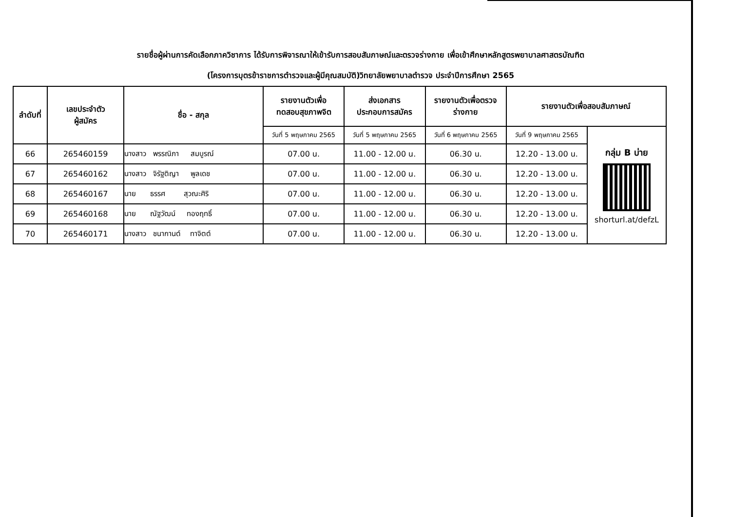รายชื่อผู้ผ่านการคัดเลือกภาควิชาการ ได้รับการพิจารณาให้เข้ารับการสอบสัมภาษณ์และตรวจร่างกาย เพื่อเข้าศึกษาหลักสูตรพยาบาลศาสตรบัณฑิต
(โครงการบุตรข้าราชการตำรวจและผู้มีคุณสมบัติ)วิทยาลัยพยาบาลตำรวจ ประจำปีการศึกษา 2565
| ลำดับที่ | เลขประจำตัว ผู้สมัคร | ชื่อ - สกุล | รายงานตัวเพื่อ ทดสอบสุขภาพจิต | ส่งเอกสาร ประกอบการสมัคร | รายงานตัวเพื่อตรวจ ร่างกาย | รายงานตัวเพื่อสอบสัมภาษณ์ | |
| --- | --- | --- | --- | --- | --- | --- | --- |
| | | | วันที่ 5 พฤษภาคม 2565 | วันที่ 5 พฤษภาคม 2565 | วันที่ 6 พฤษภาคม 2565 | วันที่ 9 พฤษภาคม 2565 | กลุ่ม B บ่าย shorturl.at/defzL |
| 66 | 265460159 | นางสาว พรรณิภา สมบูรณ์ | 07.00 น. | 11.00 - 12.00 น. | 06.30 น. | 12.20 - 13.00 น. | |
| 67 | 265460162 | นางสาว จิรัฐติญา พูลเดช | 07.00 น. | 11.00 - 12.00 น. | 06.30 น. | 12.20 - 13.00 น. | |
| 68 | 265460167 | นาย ธรรศ สุวณะศิริ | 07.00 น. | 11.00 - 12.00 น. | 06.30 น. | 12.20 - 13.00 น. | |
| 69 | 265460168 | นาย ณัฐวัฒน์ ทองฤทธิ์ | 07.00 น. | 11.00 - 12.00 น. | 06.30 น. | 12.20 - 13.00 น. | |
| 70 | 265460171 | นางสาว ชนากานต์ ทาจิตต์ | 07.00 น. | 11.00 - 12.00 น. | 06.30 น. | 12.20 - 13.00 น. | |